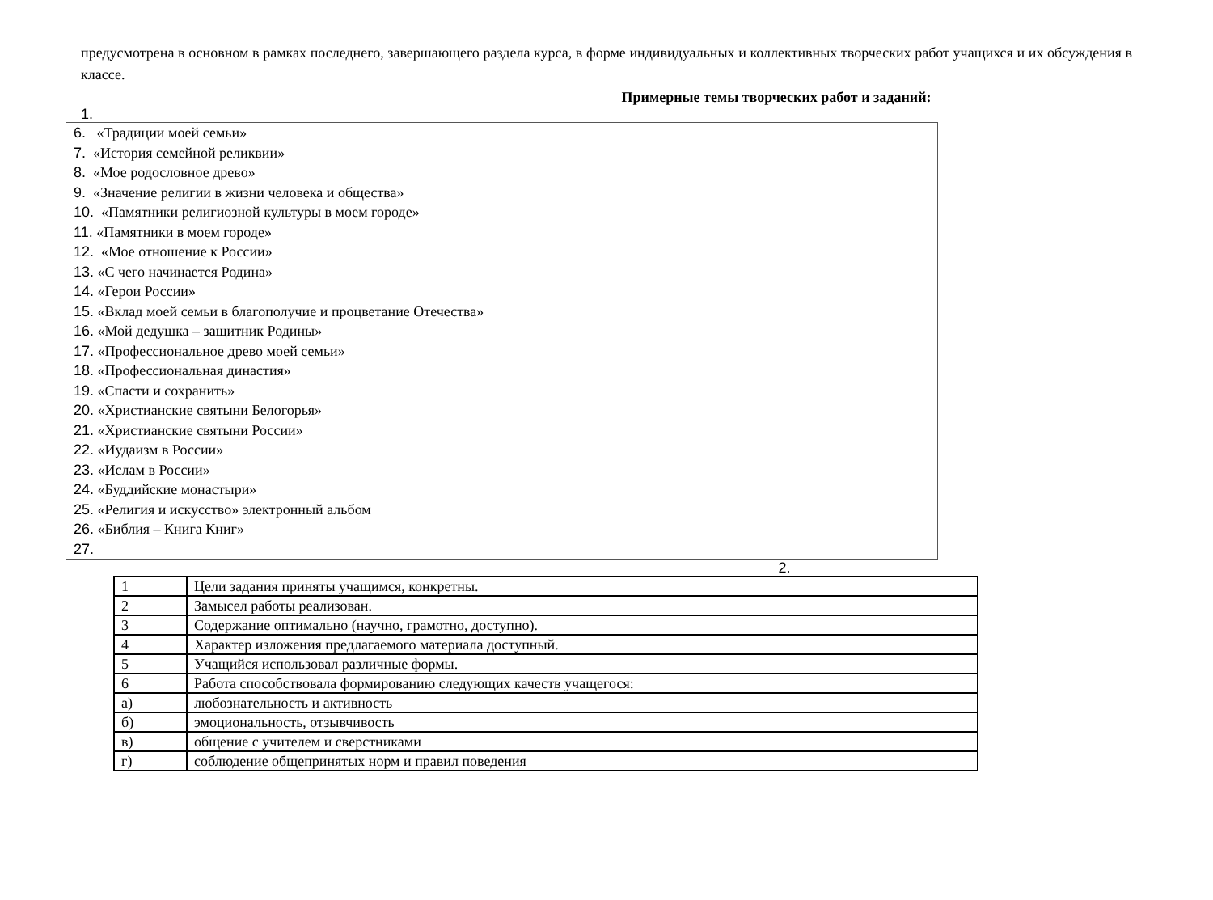предусмотрена в основном в рамках последнего, завершающего раздела курса, в форме индивидуальных и коллективных творческих работ учащихся и их обсуждения в классе.
Примерные темы творческих работ и заданий:
1.
6. «Традиции моей семьи»
7. «История семейной реликвии»
8. «Мое родословное древо»
9. «Значение религии в жизни человека и общества»
10. «Памятники религиозной культуры в моем городе»
11. «Памятники в моем городе»
12. «Мое отношение к России»
13. «С чего начинается Родина»
14. «Герои России»
15. «Вклад моей семьи в благополучие и процветание Отечества»
16. «Мой дедушка – защитник Родины»
17. «Профессиональное древо моей семьи»
18. «Профессиональная династия»
19. «Спасти и сохранить»
20. «Христианские святыни Белогорья»
21. «Христианские святыни России»
22. «Иудаизм в России»
23. «Ислам в России»
24. «Буддийские монастыри»
25. «Религия и искусство» электронный альбом
26. «Библия – Книга Книг»
27.
2.
| 1 | Цели задания приняты учащимся, конкретны. |
| 2 | Замысел работы реализован. |
| 3 | Содержание оптимально (научно, грамотно, доступно). |
| 4 | Характер изложения предлагаемого материала доступный. |
| 5 | Учащийся использовал различные формы. |
| 6 | Работа способствовала формированию следующих качеств учащегося: |
| а) | любознательность и активность |
| б) | эмоциональность, отзывчивость |
| в) | общение с учителем и сверстниками |
| г) | соблюдение общепринятых норм и правил поведения |